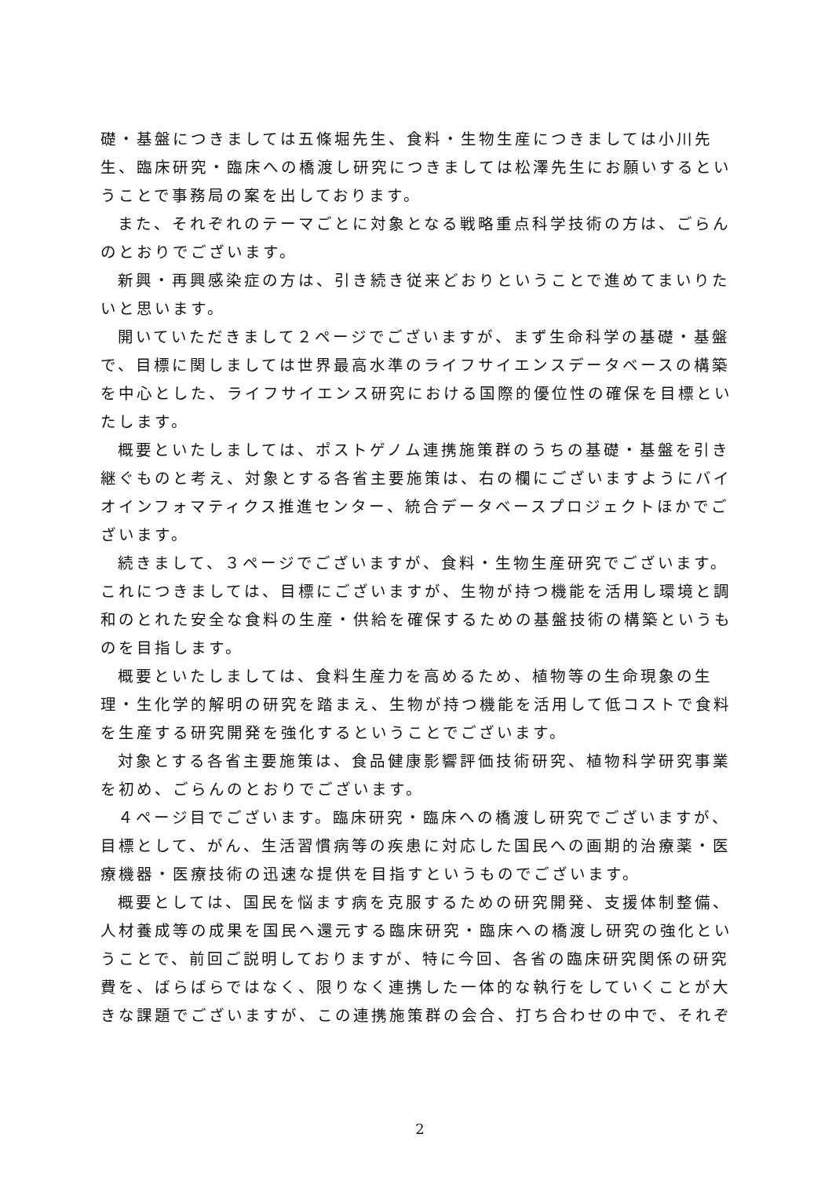礎・基盤につきましては五條堀先生、食料・生物生産につきましては小川先生、臨床研究・臨床への橋渡し研究につきましては松澤先生にお願いするということで事務局の案を出しております。
また、それぞれのテーマごとに対象となる戦略重点科学技術の方は、ごらんのとおりでございます。
新興・再興感染症の方は、引き続き従来どおりということで進めてまいりたいと思います。
開いていただきまして２ページでございますが、まず生命科学の基礎・基盤で、目標に関しましては世界最高水準のライフサイエンスデータベースの構築を中心とした、ライフサイエンス研究における国際的優位性の確保を目標といたします。
概要といたしましては、ポストゲノム連携施策群のうちの基礎・基盤を引き継ぐものと考え、対象とする各省主要施策は、右の欄にございますようにバイオインフォマティクス推進センター、統合データベースプロジェクトほかでございます。
続きまして、３ページでございますが、食料・生物生産研究でございます。これにつきましては、目標にございますが、生物が持つ機能を活用し環境と調和のとれた安全な食料の生産・供給を確保するための基盤技術の構築というものを目指します。
概要といたしましては、食料生産力を高めるため、植物等の生命現象の生理・生化学的解明の研究を踏まえ、生物が持つ機能を活用して低コストで食料を生産する研究開発を強化するということでございます。
対象とする各省主要施策は、食品健康影響評価技術研究、植物科学研究事業を初め、ごらんのとおりでございます。
４ページ目でございます。臨床研究・臨床への橋渡し研究でございますが、目標として、がん、生活習慣病等の疾患に対応した国民への画期的治療薬・医療機器・医療技術の迅速な提供を目指すというものでございます。
概要としては、国民を悩ます病を克服するための研究開発、支援体制整備、人材養成等の成果を国民へ還元する臨床研究・臨床への橋渡し研究の強化ということで、前回ご説明しておりますが、特に今回、各省の臨床研究関係の研究費を、ばらばらではなく、限りなく連携した一体的な執行をしていくことが大きな課題でございますが、この連携施策群の会合、打ち合わせの中で、それぞ
2